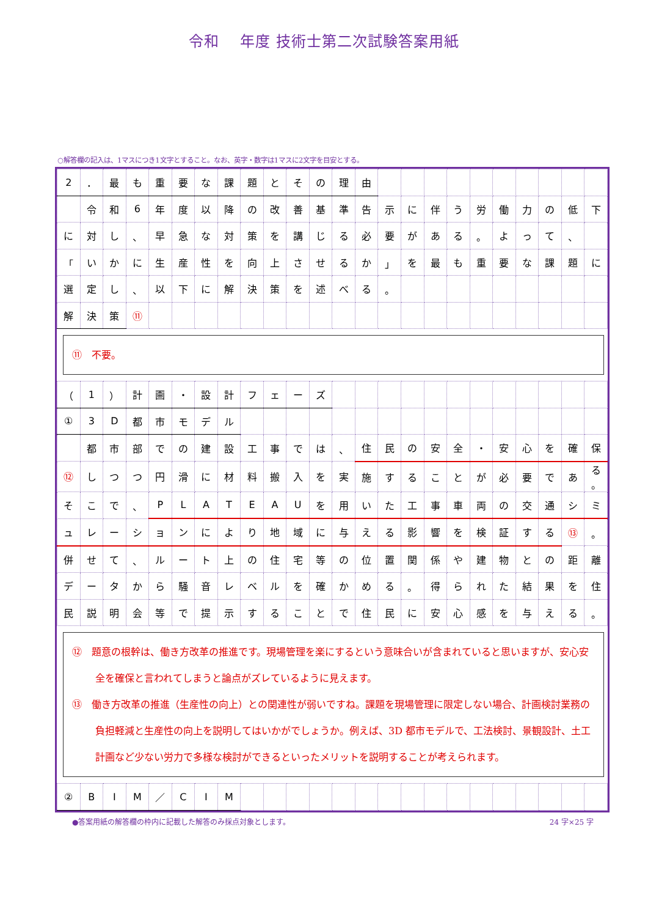令和　 年度 技術士第二次試験答案用紙
○解答欄の記入は、1マスにつき1文字とすること。なお、英字・数字は1マスに2文字を目安とする。
| 2 | ． | 最 | も | 重 | 要 | な | 課 | 題 | と | そ | の | 理 | 由 | | | | | | | | | | |
| | 令 | 和 | 6 | 年 | 度 | 以 | 降 | の | 改 | 善 | 基 | 準 | 告 | 示 | に | 伴 | う | 労 | 働 | 力 | の | 低 | 下 |
| に | 対 | し | 、 | 早 | 急 | な | 対 | 策 | を | 講 | じ | る | 必 | 要 | が | あ | る | 。 | よ | っ | て | 、 | |
| 「 | い | か | に | 生 | 産 | 性 | を | 向 | 上 | さ | せ | る | か | 」 | を | 最 | も | 重 | 要 | な | 課 | 題 | に |
| 選 | 定 | し | 、 | 以 | 下 | に | 解 | 決 | 策 | を | 述 | べ | る | 。 | | | | | | | | | |
| 解 | 決 | 策 | ⑪ | | | | | | | | | | | | | | | | | | | | |
⑪　不要。
| （ | 1 | ） | 計 | 画 | ・ | 設 | 計 | フ | ェ | ー | ズ | | | | | | | | | | | | |
| ① | 3 | D | 都 | 市 | モ | デ | ル | | | | | | | | | | | | | | | | |
| | 都 | 市 | 部 | で | の | 建 | 設 | 工 | 事 | で | は | 、 | 住 | 民 | の | 安 | 全 | ・ | 安 | 心 | を | 確 | 保 |
| ⑫ | し | つ | つ | 円 | 滑 | に | 材 | 料 | 搬 | 入 | を | 実 | 施 | す | る | こ | と | が | 必 | 要 | で | あ | る 。 |
| そ | こ | で | 、 | P | L | A | T | E | A | U | を | 用 | い | た | 工 | 事 | 車 | 両 | の | 交 | 通 | シ | ミ |
| ュ | レ | ー | シ | ョ | ン | に | よ | り | 地 | 域 | に | 与 | え | る | 影 | 響 | を | 検 | 証 | す | る | ⑬ | 。 |
| 併 | せ | て | 、 | ル | ー | ト | 上 | の | 住 | 宅 | 等 | の | 位 | 置 | 関 | 係 | や | 建 | 物 | と | の | 距 | 離 |
| デ | ー | タ | か | ら | 騒 | 音 | レ | ベ | ル | を | 確 | か | め | る | 。 | 得 | ら | れ | た | 結 | 果 | を | 住 |
| 民 | 説 | 明 | 会 | 等 | で | 提 | 示 | す | る | こ | と | で | 住 | 民 | に | 安 | 心 | 感 | を | 与 | え | る | 。 |
⑫　題意の根幹は、働き方改革の推進です。現場管理を楽にするという意味合いが含まれていると思いますが、安心安全を確保と言われてしまうと論点がズレているように見えます。
⑬　働き方改革の推進（生産性の向上）との関連性が弱いですね。課題を現場管理に限定しない場合、計画検討業務の負担軽減と生産性の向上を説明してはいかがでしょうか。例えば、3D 都市モデルで、工法検討、景観設計、土工計画など少ない労力で多様な検討ができるといったメリットを説明することが考えられます。
| ② | B | I | M | ／ | C | I | M | | | | | | | | | | | | | | | | |
●答案用紙の解答欄の枠内に記載した解答のみ採点対象とします。 24 字×25 字